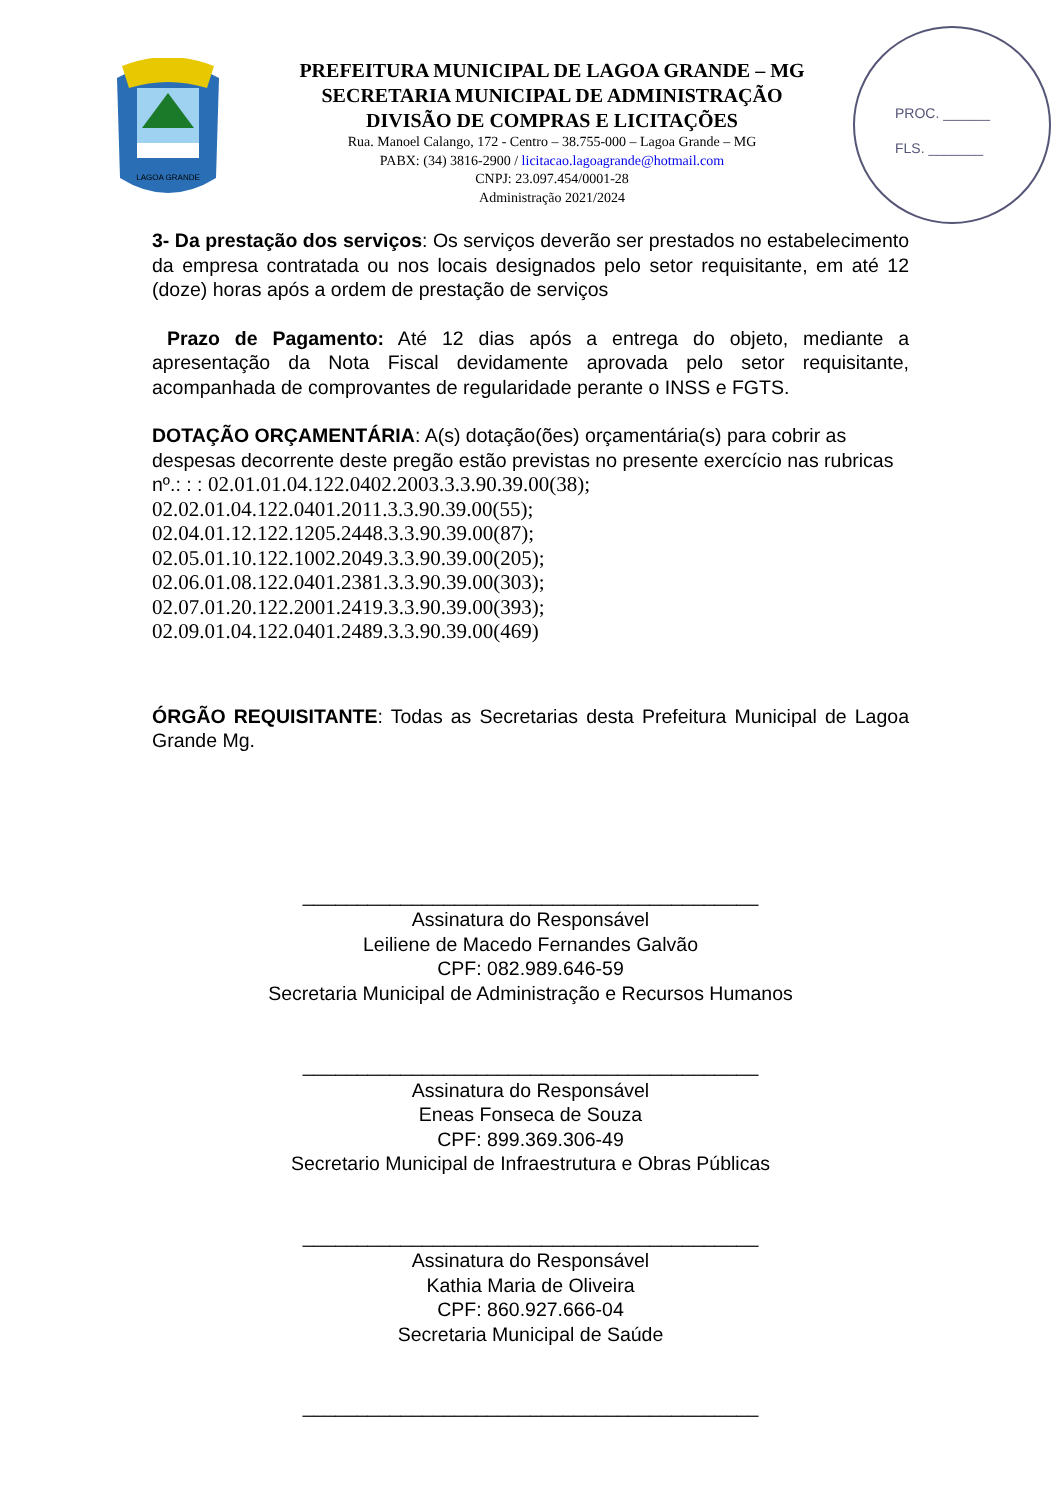LAGOA GRANDE
PREFEITURA MUNICIPAL DE LAGOA GRANDE – MG
SECRETARIA MUNICIPAL DE ADMINISTRAÇÃO
DIVISÃO DE COMPRAS E LICITAÇÕES
Rua. Manoel Calango, 172 - Centro – 38.755-000 – Lagoa Grande – MG
PABX: (34) 3816-2900 / licitacao.lagoagrande@hotmail.com
CNPJ: 23.097.454/0001-28
Administração 2021/2024
PROC. ______
FLS. _______
3- Da prestação dos serviços: Os serviços deverão ser prestados no estabelecimento da empresa contratada ou nos locais designados pelo setor requisitante, em até 12 (doze) horas após a ordem de prestação de serviços
Prazo de Pagamento: Até 12 dias após a entrega do objeto, mediante a apresentação da Nota Fiscal devidamente aprovada pelo setor requisitante, acompanhada de comprovantes de regularidade perante o INSS e FGTS.
DOTAÇÃO ORÇAMENTÁRIA: A(s) dotação(ões) orçamentária(s) para cobrir as despesas decorrente deste pregão estão previstas no presente exercício nas rubricas nº.: : : 02.01.01.04.122.0402.2003.3.3.90.39.00(38);
02.02.01.04.122.0401.2011.3.3.90.39.00(55);
02.04.01.12.122.1205.2448.3.3.90.39.00(87);
02.05.01.10.122.1002.2049.3.3.90.39.00(205);
02.06.01.08.122.0401.2381.3.3.90.39.00(303);
02.07.01.20.122.2001.2419.3.3.90.39.00(393);
02.09.01.04.122.0401.2489.3.3.90.39.00(469)
ÓRGÃO REQUISITANTE: Todas as Secretarias desta Prefeitura Municipal de Lagoa Grande Mg.
__________________________________________
Assinatura do Responsável
Leiliene de Macedo Fernandes Galvão
CPF: 082.989.646-59
Secretaria Municipal de Administração e Recursos Humanos
__________________________________________
Assinatura do Responsável
Eneas Fonseca de Souza
CPF: 899.369.306-49
Secretario Municipal de Infraestrutura e Obras Públicas
__________________________________________
Assinatura do Responsável
Kathia Maria de Oliveira
CPF: 860.927.666-04
Secretaria Municipal de Saúde
__________________________________________